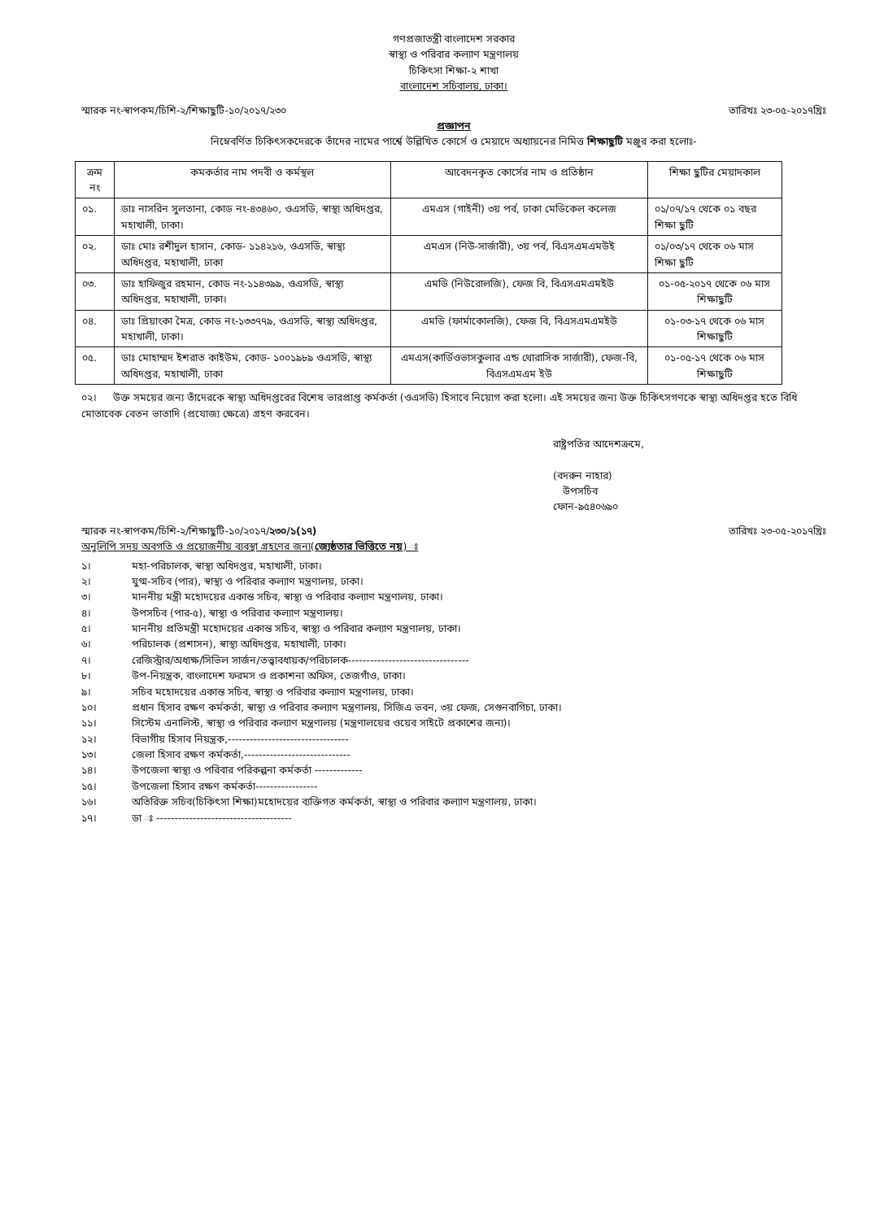গণপ্রজাতন্ত্রী বাংলাদেশ সরকার
স্বাস্থ্য ও পরিবার কল্যাণ মন্ত্রণালয়
চিকিৎসা শিক্ষা-২ শাখা
বাংলাদেশ সচিবালয়, ঢাকা।
স্মারক নং-স্বাপকম/চিশি-২/শিক্ষাছুটি-১০/২০১৭/২৩০ তারিখঃ ২৩-০৫-২০১৭খ্রিঃ
প্রজ্ঞাপন
নিম্নেবর্ণিত চিকিৎসকদেরকে তাঁদের নামের পার্শ্বে উল্লিখিত কোর্সে ও মেয়াদে অধ্যায়নের নিমিত্ত শিক্ষাছুটি মঞ্জুর করা হলোঃ-
| ক্রম নং | কমকর্তার নাম পদবী ও কর্মস্থল | আবেদনকৃত কোর্সের নাম ও প্রতিষ্ঠান | শিক্ষা ছুটির মেয়াদকাল |
| --- | --- | --- | --- |
| ০১. | ডাঃ নাসরিন সুলতানা, কোড নং-৪৩৪৬০, ওএসডি, স্বাস্থ্য অধিদপ্তর, মহাখালী, ঢাকা। | এমএস (গাইনী) ৩য় পর্ব, ঢাকা মেডিকেল কলেজ | ০১/০৭/১৭ থেকে ০১ বছর শিক্ষা ছুটি |
| ০২. | ডাঃ মোঃ রশীদুল হাসান, কোড- ১১৪২১৬, ওএসডি, স্বাস্থ্য অধিদপ্তর, মহাখালী, ঢাকা | এমএস (নিউ-সার্জারী), ৩য় পর্ব, বিএসএমএমউই | ০১/০৩/১৭ থেকে ০৬ মাস শিক্ষা ছুটি |
| ০৩. | ডাঃ হাফিজুর রহমান, কোড নং-১১৪৩৯৯, ওএসডি, স্বাস্থ্য অধিদপ্তর, মহাখালী, ঢাকা। | এমডি (নিউরোলজি), ফেজ বি, বিএসএমএমইউ | ০১-০৫-২০১৭ থেকে ০৬ মাস শিক্ষাছুটি |
| ০৪. | ডাঃ প্রিয়াংকা মৈত্র, কোড নং-১৩৩৭৭৯, ওএসডি, স্বাস্থ্য অধিদপ্তর, মহাখালী, ঢাকা। | এমডি (ফার্মাকোলজি), ফেজ বি, বিএসএমএমইউ | ০১-০৩-১৭ থেকে ০৬ মাস শিক্ষাছুটি |
| ০৫. | ডাঃ মোহাম্মদ ইশরাত কাইউম, কোড- ১০০১৯৮৯ ওএসডি, স্বাস্থ্য অধিদপ্তর, মহাখালী, ঢাকা | এমএস(কার্ডিওভাসকুলার এন্ড থোরাসিক সার্জারী), ফেজ-বি, বিএসএমএম ইউ | ০১-০৫-১৭ থেকে ০৬ মাস শিক্ষাছুটি |
০২। উক্ত সময়ের জন্য তাঁদেরকে স্বাস্থ্য অধিদপ্তরের বিশেষ ভারপ্রাপ্ত কর্মকর্তা (ওএসডি) হিসাবে নিয়োগ করা হলো। এই সময়ের জন্য উক্ত চিকিৎসগণকে স্বাস্থ্য অধিদপ্তর হতে বিধি মোতাবেক বেতন ভাতাদি (প্রযোজ্য ক্ষেত্রে) গ্রহণ করবেন।
রাষ্ট্রপতির আদেশক্রমে,
(বদরুন নাহার)
উপসচিব
ফোন-৯৫৪০৬৯০
স্মারক নং-স্বাপকম/চিশি-২/শিক্ষাছুটি-১০/২০১৭/২৩০/১(১৭) তারিখঃ ২৩-০৫-২০১৭খ্রিঃ
অনুলিপি সদয় অবগতি ও প্রয়োজনীয় ব্যবস্থা গ্রহণের জন্য(জ্যেষ্ঠতার ভিত্তিতে নয়) ঃ
১। মহা-পরিচালক, স্বাস্থ্য অধিদপ্তর, মহাখালী, ঢাকা।
২। যুগ্ম-সচিব (পার), স্বাস্থ্য ও পরিবার কল্যাণ মন্ত্রণালয়, ঢাকা।
৩। মাননীয় মন্ত্রী মহোদয়ের একান্ত সচিব, স্বাস্থ্য ও পরিবার কল্যাণ মন্ত্রণালয়, ঢাকা।
৪। উপসচিব (পার-৫), স্বাস্থ্য ও পরিবার কল্যাণ মন্ত্রণালয়।
৫। মাননীয় প্রতিমন্ত্রী মহোদয়ের একান্ত সচিব, স্বাস্থ্য ও পরিবার কল্যাণ মন্ত্রণালয়, ঢাকা।
৬। পরিচালক (প্রশাসন), স্বাস্থ্য অধিদপ্তর, মহাখালী, ঢাকা।
৭। রেজিস্ট্রার/অধ্যক্ষ/সিভিল সার্জন/তত্ত্বাবধায়ক/পরিচালক---------------------------------
৮। উপ-নিয়ন্ত্রক, বাংলাদেশ ফরমস ও প্রকাশনা অফিস, তেজগাঁও, ঢাকা।
৯। সচিব মহোদয়ের একান্ত সচিব, স্বাস্থ্য ও পরিবার কল্যাণ মন্ত্রণালয়, ঢাকা।
১০। প্রধান হিসাব রক্ষণ কর্মকর্তা, স্বাস্থ্য ও পরিবার কল্যাণ মন্ত্রণালয়, সিজিএ ভবন, ৩য় ফেজ, সেগুনবাগিচা, ঢাকা।
১১। সিস্টেম এনালিস্ট, স্বাস্থ্য ও পরিবার কল্যাণ মন্ত্রণালয় (মন্ত্রণালয়ের ওয়েব সাইটে প্রকাশের জন্য)।
১২। বিভাগীয় হিসাব নিয়ন্ত্রক,---------------------------------
১৩। জেলা হিসাব রক্ষণ কর্মকর্তা,-----------------------------
১৪। উপজেলা স্বাস্থ্য ও পরিবার পরিকল্পনা কর্মকর্তা -------------
১৫। উপজেলা হিসাব রক্ষণ কর্মকর্তা-----------------
১৬। অতিরিক্ত সচিব(চিকিৎসা শিক্ষা)মহোদয়ের ব্যক্তিগত কর্মকর্তা, স্বাস্থ্য ও পরিবার কল্যাণ মন্ত্রণালয়, ঢাকা।
১৭। ডা ঃ -------------------------------------